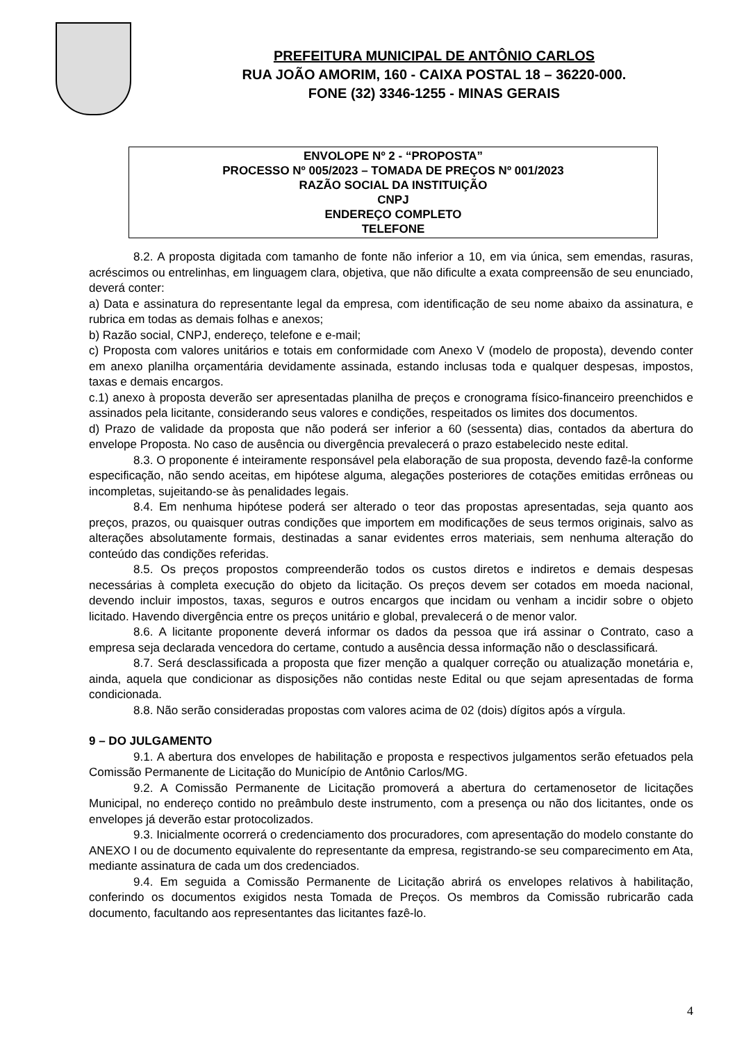PREFEITURA MUNICIPAL DE ANTÔNIO CARLOS
RUA JOÃO AMORIM, 160 - CAIXA POSTAL 18 – 36220-000.
FONE (32) 3346-1255 - MINAS GERAIS
ENVOLOPE Nº 2 - “PROPOSTA”
PROCESSO Nº 005/2023 – TOMADA DE PREÇOS Nº 001/2023
RAZÃO SOCIAL DA INSTITUIÇÃO
CNPJ
ENDEREÇO COMPLETO
TELEFONE
8.2. A proposta digitada com tamanho de fonte não inferior a 10, em via única, sem emendas, rasuras, acréscimos ou entrelinhas, em linguagem clara, objetiva, que não dificulte a exata compreensão de seu enunciado, deverá conter:
a) Data e assinatura do representante legal da empresa, com identificação de seu nome abaixo da assinatura, e rubrica em todas as demais folhas e anexos;
b) Razão social, CNPJ, endereço, telefone e e-mail;
c) Proposta com valores unitários e totais em conformidade com Anexo V (modelo de proposta), devendo conter em anexo planilha orçamentária devidamente assinada, estando inclusas toda e qualquer despesas, impostos, taxas e demais encargos.
c.1) anexo à proposta deverão ser apresentadas planilha de preços e cronograma físico-financeiro preenchidos e assinados pela licitante, considerando seus valores e condições, respeitados os limites dos documentos.
d) Prazo de validade da proposta que não poderá ser inferior a 60 (sessenta) dias, contados da abertura do envelope Proposta. No caso de ausência ou divergência prevalecerá o prazo estabelecido neste edital.
8.3. O proponente é inteiramente responsável pela elaboração de sua proposta, devendo fazê-la conforme especificação, não sendo aceitas, em hipótese alguma, alegações posteriores de cotações emitidas errôneas ou incompletas, sujeitando-se às penalidades legais.
8.4. Em nenhuma hipótese poderá ser alterado o teor das propostas apresentadas, seja quanto aos preços, prazos, ou quaisquer outras condições que importem em modificações de seus termos originais, salvo as alterações absolutamente formais, destinadas a sanar evidentes erros materiais, sem nenhuma alteração do conteúdo das condições referidas.
8.5. Os preços propostos compreenderão todos os custos diretos e indiretos e demais despesas necessárias à completa execução do objeto da licitação. Os preços devem ser cotados em moeda nacional, devendo incluir impostos, taxas, seguros e outros encargos que incidam ou venham a incidir sobre o objeto licitado. Havendo divergência entre os preços unitário e global, prevalecerá o de menor valor.
8.6. A licitante proponente deverá informar os dados da pessoa que irá assinar o Contrato, caso a empresa seja declarada vencedora do certame, contudo a ausência dessa informação não o desclassificará.
8.7. Será desclassificada a proposta que fizer menção a qualquer correção ou atualização monetária e, ainda, aquela que condicionar as disposições não contidas neste Edital ou que sejam apresentadas de forma condicionada.
8.8. Não serão consideradas propostas com valores acima de 02 (dois) dígitos após a vírgula.
9 – DO JULGAMENTO
9.1. A abertura dos envelopes de habilitação e proposta e respectivos julgamentos serão efetuados pela Comissão Permanente de Licitação do Município de Antônio Carlos/MG.
9.2. A Comissão Permanente de Licitação promoverá a abertura do certamenosetor de licitações Municipal, no endereço contido no preâmbulo deste instrumento, com a presença ou não dos licitantes, onde os envelopes já deverão estar protocolizados.
9.3. Inicialmente ocorrerá o credenciamento dos procuradores, com apresentação do modelo constante do ANEXO I ou de documento equivalente do representante da empresa, registrando-se seu comparecimento em Ata, mediante assinatura de cada um dos credenciados.
9.4. Em seguida a Comissão Permanente de Licitação abrirá os envelopes relativos à habilitação, conferindo os documentos exigidos nesta Tomada de Preços. Os membros da Comissão rubricarão cada documento, facultando aos representantes das licitantes fazê-lo.
4